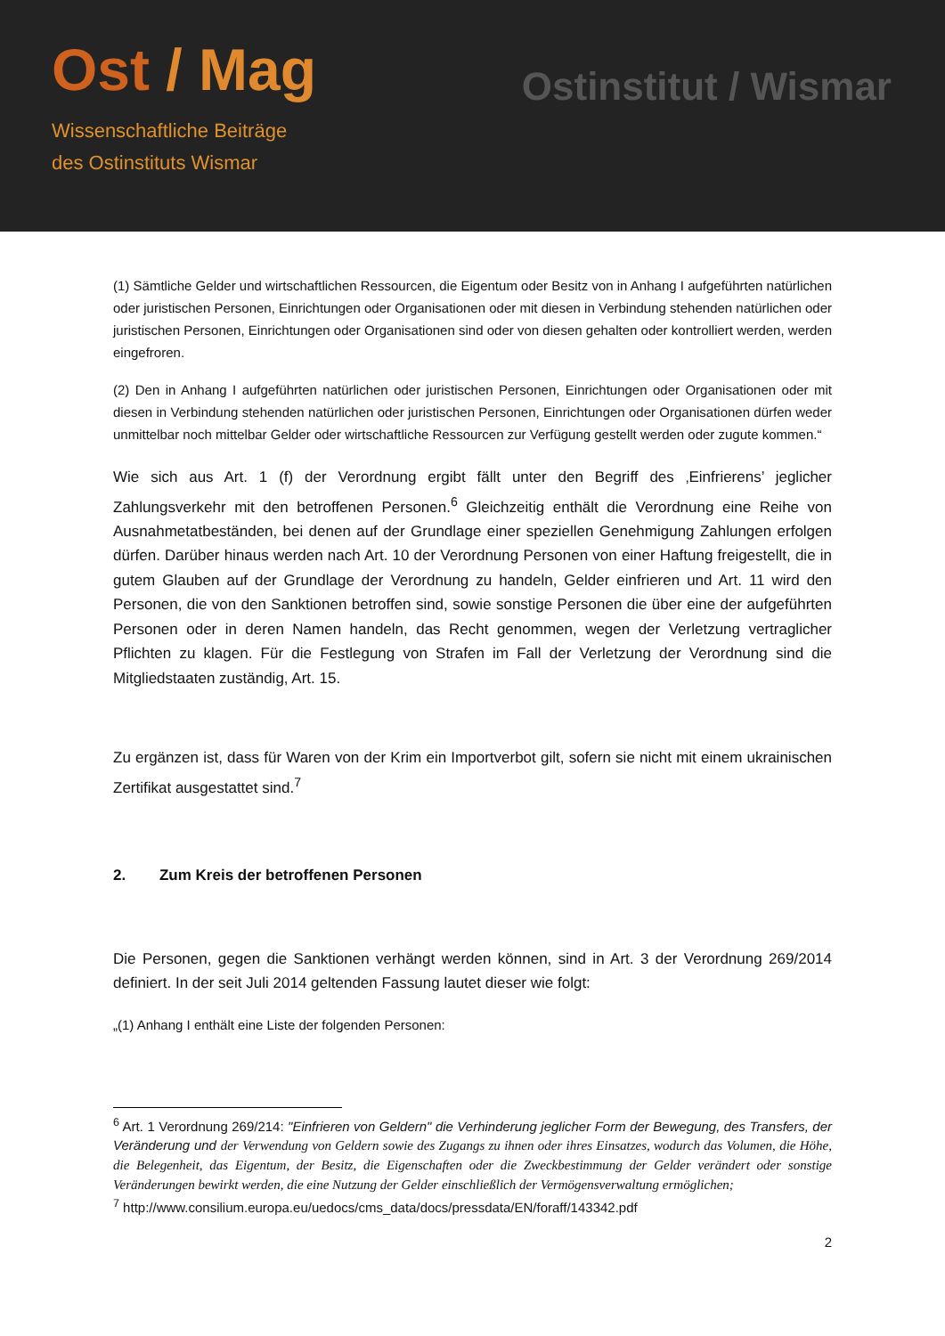Ost / Mag
Wissenschaftliche Beiträge
des Ostinstituts Wismar
Ostinstitut / Wismar
(1) Sämtliche Gelder und wirtschaftlichen Ressourcen, die Eigentum oder Besitz von in Anhang I aufgeführten natürlichen oder juristischen Personen, Einrichtungen oder Organisationen oder mit diesen in Verbindung stehenden natürlichen oder juristischen Personen, Einrichtungen oder Organisationen sind oder von diesen gehalten oder kontrolliert werden, werden eingefroren.
(2) Den in Anhang I aufgeführten natürlichen oder juristischen Personen, Einrichtungen oder Organisationen oder mit diesen in Verbindung stehenden natürlichen oder juristischen Personen, Einrichtungen oder Organisationen dürfen weder unmittelbar noch mittelbar Gelder oder wirtschaftliche Ressourcen zur Verfügung gestellt werden oder zugute kommen.“
Wie sich aus Art. 1 (f) der Verordnung ergibt fällt unter den Begriff des ‚Einfrierens’ jeglicher Zahlungsverkehr mit den betroffenen Personen.<sup>6</sup> Gleichzeitig enthält die Verordnung eine Reihe von Ausnahmetatbeständen, bei denen auf der Grundlage einer speziellen Genehmigung Zahlungen erfolgen dürfen. Darüber hinaus werden nach Art. 10 der Verordnung Personen von einer Haftung freigestellt, die in gutem Glauben auf der Grundlage der Verordnung zu handeln, Gelder einfrieren und Art. 11 wird den Personen, die von den Sanktionen betroffen sind, sowie sonstige Personen die über eine der aufgeführten Personen oder in deren Namen handeln, das Recht genommen, wegen der Verletzung vertraglicher Pflichten zu klagen. Für die Festlegung von Strafen im Fall der Verletzung der Verordnung sind die Mitgliedstaaten zuständig, Art. 15.
Zu ergänzen ist, dass für Waren von der Krim ein Importverbot gilt, sofern sie nicht mit einem ukrainischen Zertifikat ausgestattet sind.<sup>7</sup>
2. Zum Kreis der betroffenen Personen
Die Personen, gegen die Sanktionen verhängt werden können, sind in Art. 3 der Verordnung 269/2014 definiert. In der seit Juli 2014 geltenden Fassung lautet dieser wie folgt:
„(1) Anhang I enthält eine Liste der folgenden Personen:
<sup>6</sup> Art. 1 Verordnung 269/214: "Einfrieren von Geldern" die Verhinderung jeglicher Form der Bewegung, des Transfers, der Veränderung und der Verwendung von Geldern sowie des Zugangs zu ihnen oder ihres Einsatzes, wodurch das Volumen, die Höhe, die Belegenheit, das Eigentum, der Besitz, die Eigenschaften oder die Zweckbestimmung der Gelder verändert oder sonstige Veränderungen bewirkt werden, die eine Nutzung der Gelder einschließlich der Vermögensverwaltung ermöglichen;
<sup>7</sup> http://www.consilium.europa.eu/uedocs/cms_data/docs/pressdata/EN/foraff/143342.pdf
2